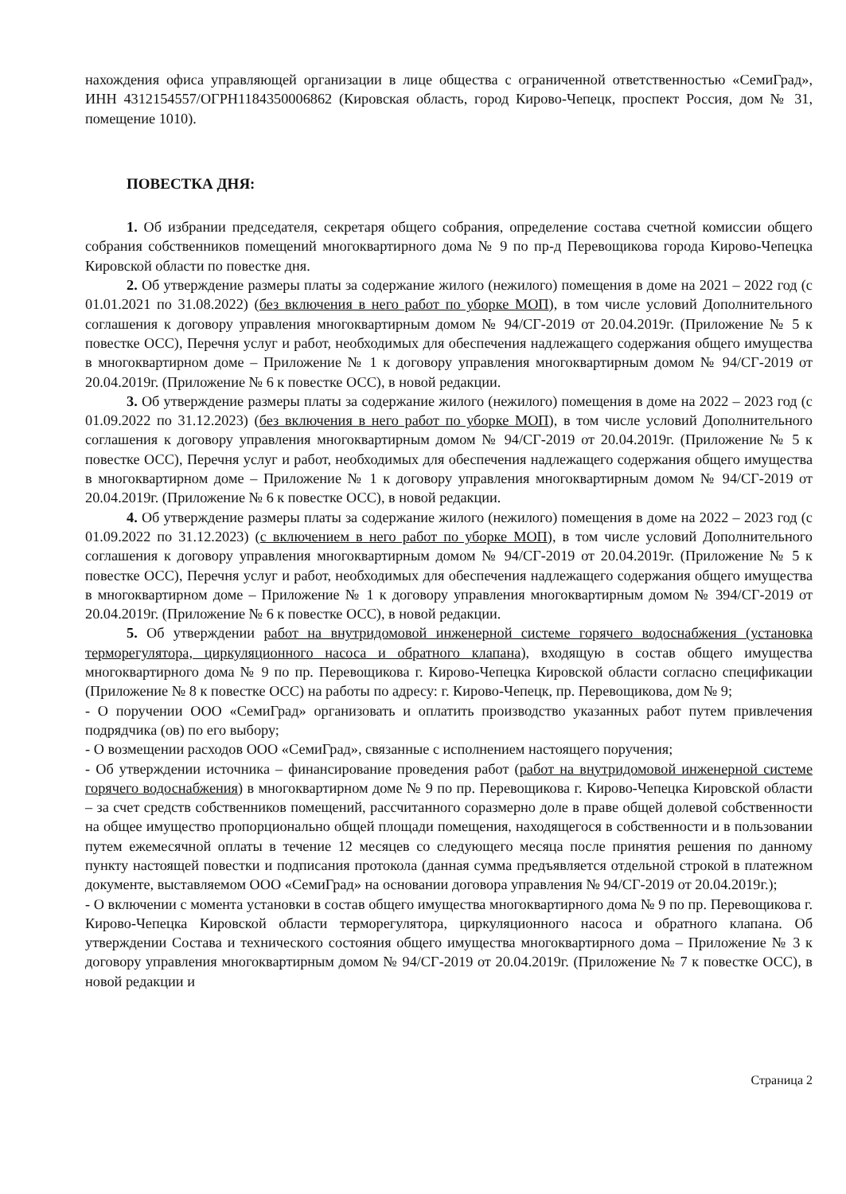нахождения офиса управляющей организации в лице общества с ограниченной ответственностью «СемиГрад», ИНН 4312154557/ОГРН1184350006862 (Кировская область, город Кирово-Чепецк, проспект Россия, дом № 31, помещение 1010).
ПОВЕСТКА ДНЯ:
1. Об избрании председателя, секретаря общего собрания, определение состава счетной комиссии общего собрания собственников помещений многоквартирного дома № 9 по пр-д Перевощикова города Кирово-Чепецка Кировской области по повестке дня.
2. Об утверждение размеры платы за содержание жилого (нежилого) помещения в доме на 2021 – 2022 год (с 01.01.2021 по 31.08.2022) (без включения в него работ по уборке МОП), в том числе условий Дополнительного соглашения к договору управления многоквартирным домом № 94/СГ-2019 от 20.04.2019г. (Приложение № 5 к повестке ОСС), Перечня услуг и работ, необходимых для обеспечения надлежащего содержания общего имущества в многоквартирном доме – Приложение № 1 к договору управления многоквартирным домом № 94/СГ-2019 от 20.04.2019г. (Приложение № 6 к повестке ОСС), в новой редакции.
3. Об утверждение размеры платы за содержание жилого (нежилого) помещения в доме на 2022 – 2023 год (с 01.09.2022 по 31.12.2023) (без включения в него работ по уборке МОП), в том числе условий Дополнительного соглашения к договору управления многоквартирным домом № 94/СГ-2019 от 20.04.2019г. (Приложение № 5 к повестке ОСС), Перечня услуг и работ, необходимых для обеспечения надлежащего содержания общего имущества в многоквартирном доме – Приложение № 1 к договору управления многоквартирным домом № 94/СГ-2019 от 20.04.2019г. (Приложение № 6 к повестке ОСС), в новой редакции.
4. Об утверждение размеры платы за содержание жилого (нежилого) помещения в доме на 2022 – 2023 год (с 01.09.2022 по 31.12.2023) (с включением в него работ по уборке МОП), в том числе условий Дополнительного соглашения к договору управления многоквартирным домом № 94/СГ-2019 от 20.04.2019г. (Приложение № 5 к повестке ОСС), Перечня услуг и работ, необходимых для обеспечения надлежащего содержания общего имущества в многоквартирном доме – Приложение № 1 к договору управления многоквартирным домом № 394/СГ-2019 от 20.04.2019г. (Приложение № 6 к повестке ОСС), в новой редакции.
5. Об утверждении работ на внутридомовой инженерной системе горячего водоснабжения (установка терморегулятора, циркуляционного насоса и обратного клапана), входящую в состав общего имущества многоквартирного дома № 9 по пр. Перевощикова г. Кирово-Чепецка Кировской области согласно спецификации (Приложение № 8 к повестке ОСС) на работы по адресу: г. Кирово-Чепецк, пр. Перевощикова, дом № 9;
- О поручении ООО «СемиГрад» организовать и оплатить производство указанных работ путем привлечения подрядчика (ов) по его выбору;
- О возмещении расходов ООО «СемиГрад», связанные с исполнением настоящего поручения;
- Об утверждении источника – финансирование проведения работ (работ на внутридомовой инженерной системе горячего водоснабжения) в многоквартирном доме № 9 по пр. Перевощикова г. Кирово-Чепецка Кировской области – за счет средств собственников помещений, рассчитанного соразмерно доле в праве общей долевой собственности на общее имущество пропорционально общей площади помещения, находящегося в собственности и в пользовании путем ежемесячной оплаты в течение 12 месяцев со следующего месяца после принятия решения по данному пункту настоящей повестки и подписания протокола (данная сумма предъявляется отдельной строкой в платежном документе, выставляемом ООО «СемиГрад» на основании договора управления № 94/СГ-2019 от 20.04.2019г.);
- О включении с момента установки в состав общего имущества многоквартирного дома № 9 по пр. Перевощикова г. Кирово-Чепецка Кировской области терморегулятора, циркуляционного насоса и обратного клапана. Об утверждении Состава и технического состояния общего имущества многоквартирного дома – Приложение № 3 к договору управления многоквартирным домом № 94/СГ-2019 от 20.04.2019г. (Приложение № 7 к повестке ОСС), в новой редакции и
Страница 2